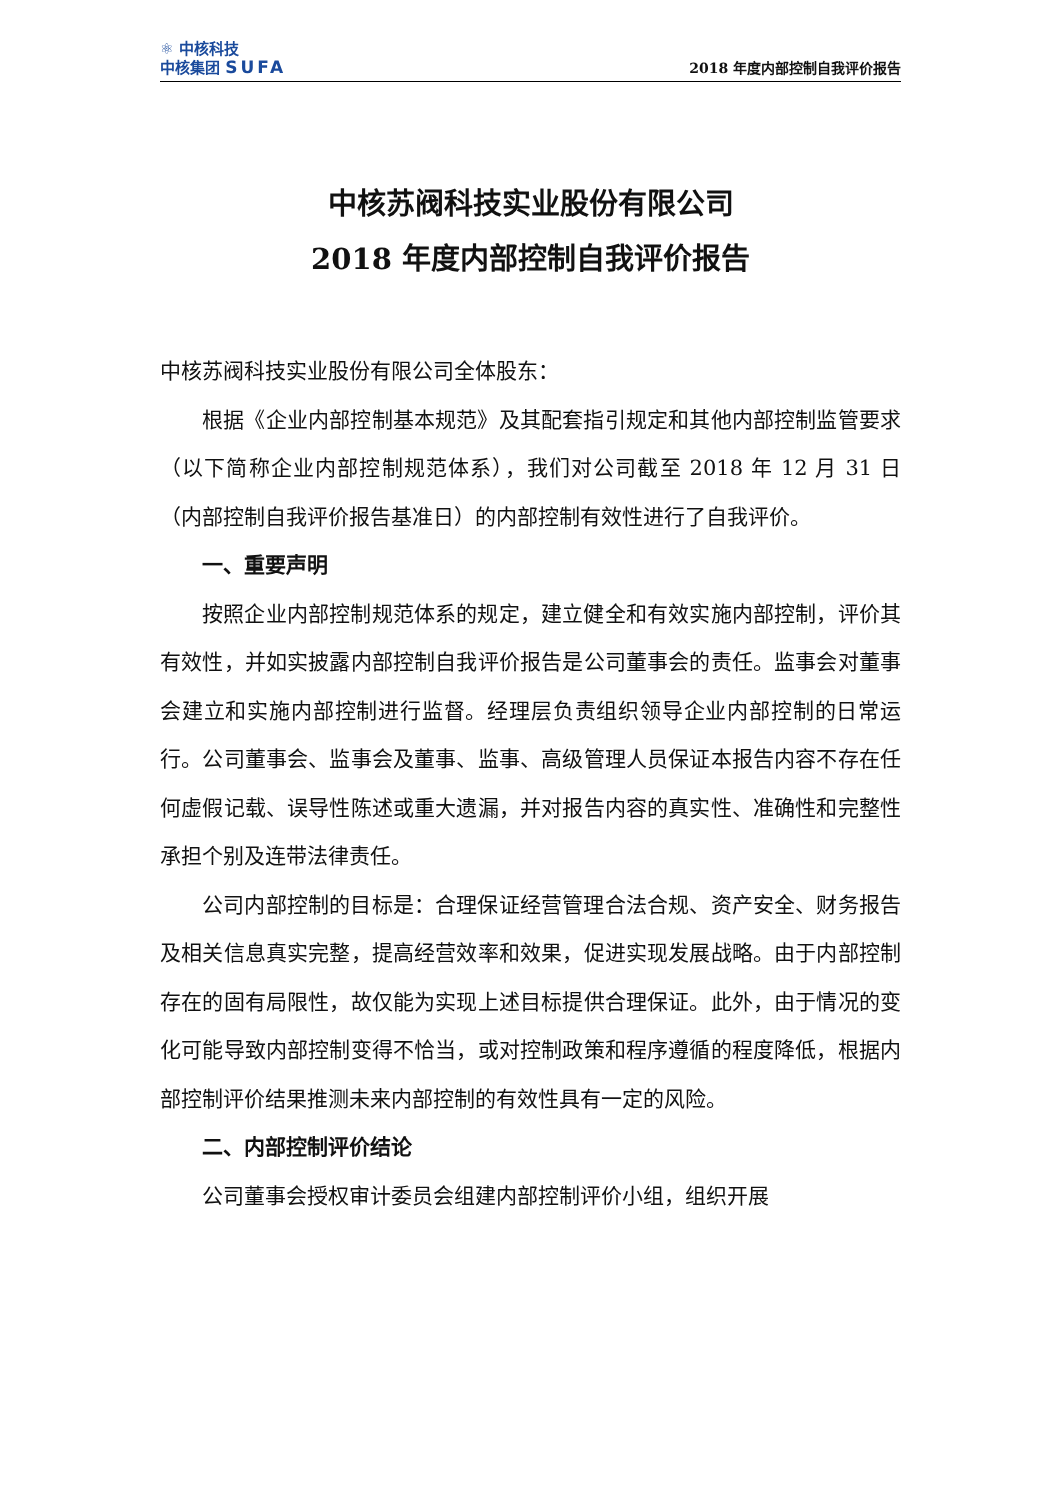⚛ 中核科技
中核集团 SUFA
2018 年度内部控制自我评价报告
中核苏阀科技实业股份有限公司
2018 年度内部控制自我评价报告
中核苏阀科技实业股份有限公司全体股东：
根据《企业内部控制基本规范》及其配套指引规定和其他内部控制监管要求（以下简称企业内部控制规范体系），我们对公司截至 2018 年 12 月 31 日（内部控制自我评价报告基准日）的内部控制有效性进行了自我评价。
一、重要声明
按照企业内部控制规范体系的规定，建立健全和有效实施内部控制，评价其有效性，并如实披露内部控制自我评价报告是公司董事会的责任。监事会对董事会建立和实施内部控制进行监督。经理层负责组织领导企业内部控制的日常运行。公司董事会、监事会及董事、监事、高级管理人员保证本报告内容不存在任何虚假记载、误导性陈述或重大遗漏，并对报告内容的真实性、准确性和完整性承担个别及连带法律责任。
公司内部控制的目标是：合理保证经营管理合法合规、资产安全、财务报告及相关信息真实完整，提高经营效率和效果，促进实现发展战略。由于内部控制存在的固有局限性，故仅能为实现上述目标提供合理保证。此外，由于情况的变化可能导致内部控制变得不恰当，或对控制政策和程序遵循的程度降低，根据内部控制评价结果推测未来内部控制的有效性具有一定的风险。
二、内部控制评价结论
公司董事会授权审计委员会组建内部控制评价小组，组织开展